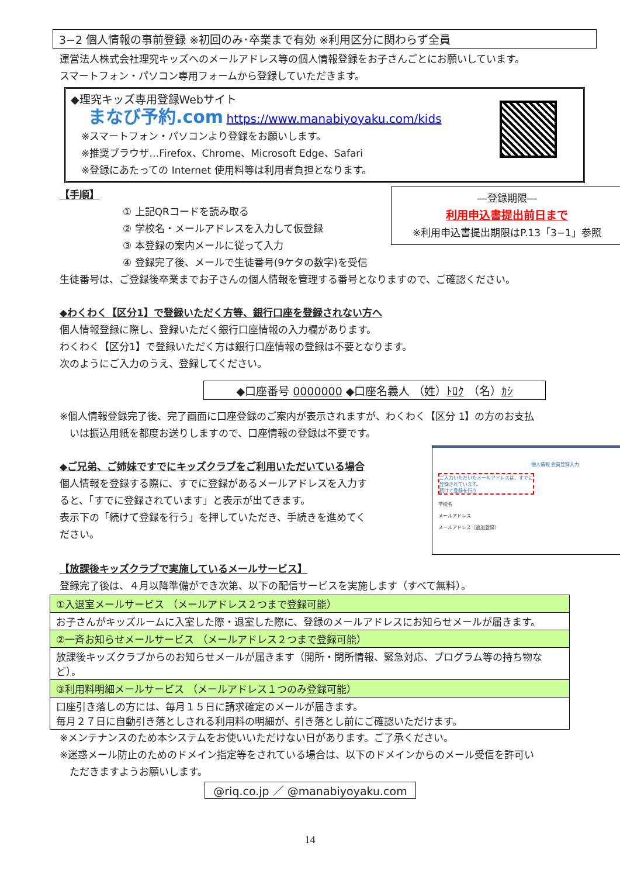3−2 個人情報の事前登録 ※初回のみ･卒業まで有効 ※利用区分に関わらず全員
運営法人株式会社理究キッズへのメールアドレス等の個人情報登録をお子さんごとにお願いしています。
スマートフォン・パソコン専用フォームから登録していただきます。
◆理究キッズ専用登録Webサイト
まなび予約.com https://www.manabiyoyaku.com/kids
※スマートフォン・パソコンより登録をお願いします。
※推奨ブラウザ…Firefox、Chrome、Microsoft Edge、Safari
※登録にあたっての Internet 使用料等は利用者負担となります。
―登録期限―
利用申込書提出前日まで
※利用申込書提出期限はP.13「3−1」参照
【手順】
① 上記QRコードを読み取る
② 学校名・メールアドレスを入力して仮登録
③ 本登録の案内メールに従って入力
④ 登録完了後、メールで生徒番号(9ケタの数字)を受信
生徒番号は、ご登録後卒業までお子さんの個人情報を管理する番号となりますので、ご確認ください。
◆わくわく【区分1】で登録いただく方等、銀行口座を登録されない方へ
個人情報登録に際し、登録いただく銀行口座情報の入力欄があります。
わくわく【区分1】で登録いただく方は銀行口座情報の登録は不要となります。
次のようにご入力のうえ、登録してください。
◆口座番号 0000000 ◆口座名義人 （姓）ﾄﾛｸ （名）ｶｼ
※個人情報登録完了後、完了画面に口座登録のご案内が表示されますが、わくわく【区分 1】の方のお支払
　いは振込用紙を都度お送りしますので、口座情報の登録は不要です。
個人情報 会員登録入力
ご入力いただいたメールアドレスは、すでに登録されています。
続けて登録を行う
学校名
メールアドレス
メールアドレス（追加登録）
◆ご兄弟、ご姉妹ですでにキッズクラブをご利用いただいている場合
個人情報を登録する際に、すでに登録があるメールアドレスを入力す
ると、「すでに登録されています」と表示が出てきます。
表示下の「続けて登録を行う」を押していただき、手続きを進めてく
ださい。
【放課後キッズクラブで実施しているメールサービス】
登録完了後は、４月以降準備ができ次第、以下の配信サービスを実施します（すべて無料）。
| ①入退室メールサービス （メールアドレス２つまで登録可能） |
| お子さんがキッズルームに入室した際・退室した際に、登録のメールアドレスにお知らせメールが届きます。 |
| ②一斉お知らせメールサービス （メールアドレス２つまで登録可能） |
| 放課後キッズクラブからのお知らせメールが届きます（開所・閉所情報、緊急対応、プログラム等の持ち物など）。 |
| ③利用料明細メールサービス （メールアドレス１つのみ登録可能） |
| 口座引き落しの方には、毎月１５日に請求確定のメールが届きます。 毎月２７日に自動引き落としされる利用料の明細が、引き落とし前にご確認いただけます。 |
※メンテナンスのため本システムをお使いいただけない日があります。ご了承ください。
※迷惑メール防止のためのドメイン指定等をされている場合は、以下のドメインからのメール受信を許可い
　ただきますようお願いします。
@riq.co.jp ／ @manabiyoyaku.com
14